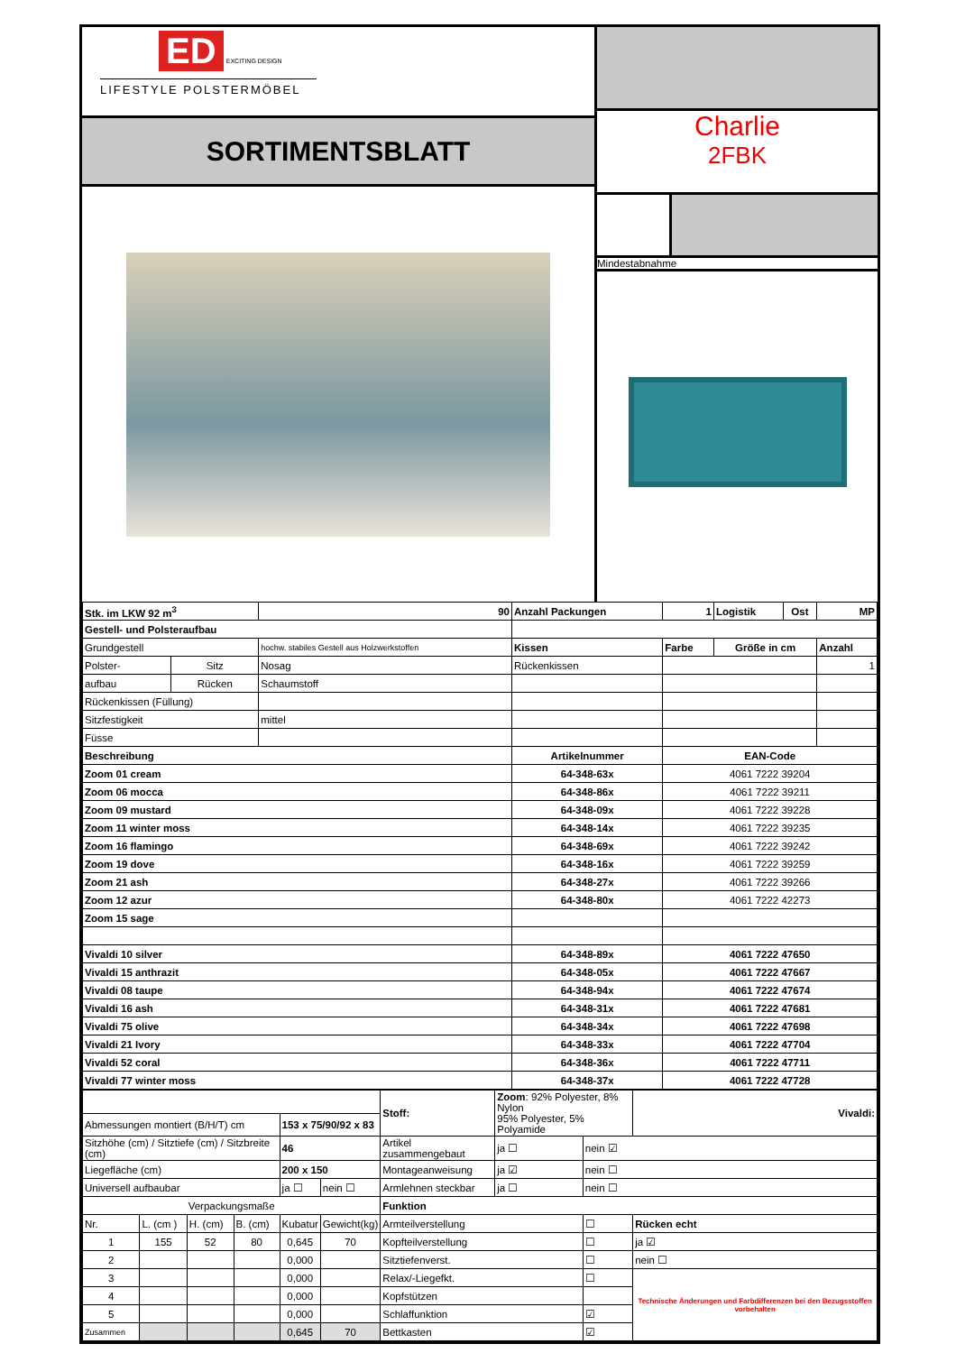ED EXCITING DESIGN
LIFESTYLE POLSTERMÖBEL
SORTIMENTSBLATT
Charlie
2FBK
Mindestabnahme
| Stk. im LKW 92 m<sup>3</sup> | | 90 | Anzahl Packungen | | 1 | Logistik | Ost | MP |
| Gestell- und Polsteraufbau | | | | | | | | |
| Grundgestell | | hochw. stabiles Gestell aus Holzwerkstoffen | | Kissen | Farbe | Größe in cm | | Anzahl |
| Polster- | Sitz | Nosag | | Rückenkissen | | | | 1 |
| aufbau | Rücken | Schaumstoff | | | | | | |
| Rückenkissen (Füllung) | | | | | | | | |
| Sitzfestigkeit | | mittel | | | | | | |
| Füsse | | | | | | | | |
| Beschreibung | | | | Artikelnummer | EAN-Code | | | |
| Zoom 01 cream | | | | 64-348-63x | 4061 7222 39204 | | | |
| Zoom 06 mocca | | | | 64-348-86x | 4061 7222 39211 | | | |
| Zoom 09 mustard | | | | 64-348-09x | 4061 7222 39228 | | | |
| Zoom 11 winter moss | | | | 64-348-14x | 4061 7222 39235 | | | |
| Zoom 16 flamingo | | | | 64-348-69x | 4061 7222 39242 | | | |
| Zoom 19 dove | | | | 64-348-16x | 4061 7222 39259 | | | |
| Zoom 21 ash | | | | 64-348-27x | 4061 7222 39266 | | | |
| Zoom 12 azur | | | | 64-348-80x | 4061 7222 42273 | | | |
| Zoom 15 sage | | | | | | | | |
| Vivaldi 10 silver | | | | 64-348-89x | 4061 7222 47650 | | | |
| Vivaldi 15 anthrazit | | | | 64-348-05x | 4061 7222 47667 | | | |
| Vivaldi 08 taupe | | | | 64-348-94x | 4061 7222 47674 | | | |
| Vivaldi 16 ash | | | | 64-348-31x | 4061 7222 47681 | | | |
| Vivaldi 75 olive | | | | 64-348-34x | 4061 7222 47698 | | | |
| Vivaldi 21 Ivory | | | | 64-348-33x | 4061 7222 47704 | | | |
| Vivaldi 52 coral | | | | 64-348-36x | 4061 7222 47711 | | | |
| Vivaldi 77 winter moss | | | | 64-348-37x | 4061 7222 47728 | | | |
| | | | | | | Stoff: | Zoom : 92% Polyester, 8% Nylon 95% Polyester, 5% Polyamide | | | Vivaldi: |
| Abmessungen montiert (B/H/T) cm | | | | 153 x 75/90/92 x 83 | | | | | | |
| Sitzhöhe (cm) / Sitztiefe (cm) / Sitzbreite (cm) | | | | 46 | | Artikel zusammengebaut | | ja ☐ | nein ☑ | |
| Liegefläche (cm) | | | | 200 x 150 | | Montageanweisung | | ja ☑ | nein ☐ | |
| Universell aufbaubar | | | | ja ☐ | nein ☐ | Armlehnen steckbar | | ja ☐ | nein ☐ | |
| Verpackungsmaße | | | | | | Funktion | | | | |
| Nr. | L. (cm ) | H. (cm) | B. (cm) | Kubatur | Gewicht(kg) | Armteilverstellung | | | ☐ | Rücken echt |
| 1 | 155 | 52 | 80 | 0,645 | 70 | Kopfteilverstellung | | | ☐ | ja ☑ |
| 2 | | | | 0,000 | | Sitztiefenverst. | | | ☐ | nein ☐ |
| 3 | | | | 0,000 | | Relax/-Liegefkt. | | | ☐ | Technische Änderungen und Farbdifferenzen bei den Bezugsstoffen vorbehalten |
| 4 | | | | 0,000 | | Kopfstützen | | | | |
| 5 | | | | 0,000 | | Schlaffunktion | | | ☑ | |
| Zusammen | | | | 0,645 | 70 | Bettkasten | | | ☑ | |